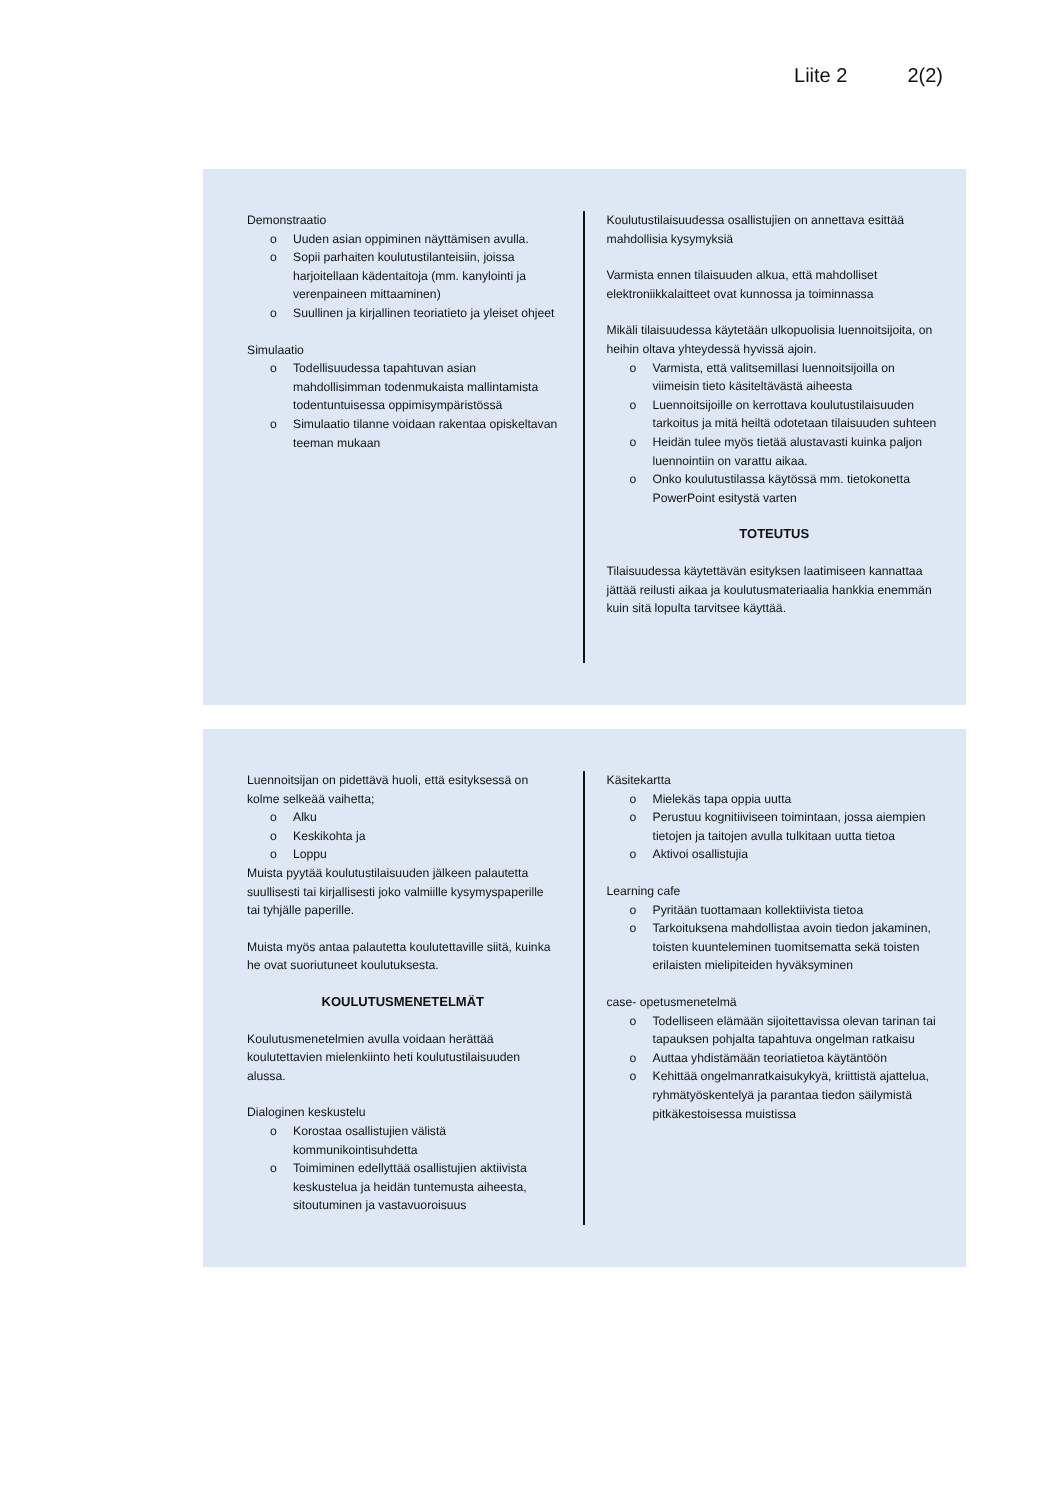Liite 2 2(2)
Demonstraatio
Uuden asian oppiminen näyttämisen avulla.
Sopii parhaiten koulutustilanteisiin, joissa harjoitellaan kädentaitoja (mm. kanylointi ja verenpaineen mittaaminen)
Suullinen ja kirjallinen teoriatieto ja yleiset ohjeet
Simulaatio
Todellisuudessa tapahtuvan asian mahdollisimman todenmukaista mallintamista todentuntuisessa oppimisympäristössä
Simulaatio tilanne voidaan rakentaa opiskeltavan teeman mukaan
Koulutustilaisuudessa osallistujien on annettava esittää mahdollisia kysymyksiä
Varmista ennen tilaisuuden alkua, että mahdolliset elektroniikkalaitteet ovat kunnossa ja toiminnassa
Mikäli tilaisuudessa käytetään ulkopuolisia luennoitsijoita, on heihin oltava yhteydessä hyvissä ajoin.
Varmista, että valitsemillasi luennoitsijoilla on viimeisin tieto käsiteltävästä aiheesta
Luennoitsijoille on kerrottava koulutustilaisuuden tarkoitus ja mitä heiltä odotetaan tilaisuuden suhteen
Heidän tulee myös tietää alustavasti kuinka paljon luennointiin on varattu aikaa.
Onko koulutustilassa käytössä mm. tietokonetta PowerPoint esitystä varten
TOTEUTUS
Tilaisuudessa käytettävän esityksen laatimiseen kannattaa jättää reilusti aikaa ja koulutusmateriaalia hankkia enemmän kuin sitä lopulta tarvitsee käyttää.
Luennoitsijan on pidettävä huoli, että esityksessä on kolme selkeää vaihetta;
Alku
Keskikohta ja
Loppu
Muista pyytää koulutustilaisuuden jälkeen palautetta suullisesti tai kirjallisesti joko valmiille kysymyspaperille tai tyhjälle paperille.
Muista myös antaa palautetta koulutettaville siitä, kuinka he ovat suoriutuneet koulutuksesta.
KOULUTUSMENETELMÄT
Koulutusmenetelmien avulla voidaan herättää koulutettavien mielenkiinto heti koulutustilaisuuden alussa.
Dialoginen keskustelu
Korostaa osallistujien välistä kommunikointisuhdetta
Toimiminen edellyttää osallistujien aktiivista keskustelua ja heidän tuntemusta aiheesta, sitoutuminen ja vastavuoroisuus
Käsitekartta
Mielekäs tapa oppia uutta
Perustuu kognitiiviseen toimintaan, jossa aiempien tietojen ja taitojen avulla tulkitaan uutta tietoa
Aktivoi osallistujia
Learning cafe
Pyritään tuottamaan kollektiivista tietoa
Tarkoituksena mahdollistaa avoin tiedon jakaminen, toisten kuunteleminen tuomitsematta sekä toisten erilaisten mielipiteiden hyväksyminen
case- opetusmenetelmä
Todelliseen elämään sijoitettavissa olevan tarinan tai tapauksen pohjalta tapahtuva ongelman ratkaisu
Auttaa yhdistämään teoriatietoa käytäntöön
Kehittää ongelmanratkaisukykyä, kriittistä ajattelua, ryhmätyöskentelyä ja parantaa tiedon säilymistä pitkäkestoisessa muistissa